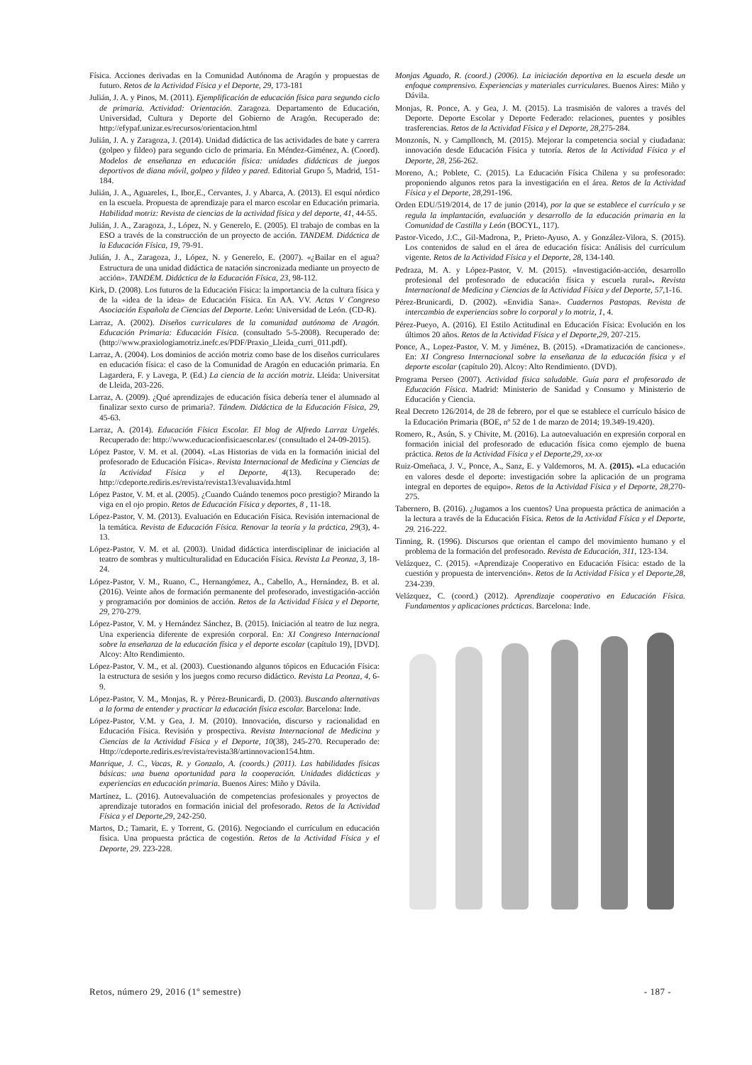Física. Acciones derivadas en la Comunidad Autónoma de Aragón y propuestas de futuro. Retos de la Actividad Física y el Deporte, 29, 173-181
Julián, J. A. y Pinos, M. (2011). Ejemplificación de educación física para segundo ciclo de primaria. Actividad: Orientación. Zaragoza. Departamento de Educación, Universidad, Cultura y Deporte del Gobierno de Aragón. Recuperado de: http://efypaf.unizar.es/recursos/orientacion.html
Julián, J. A. y Zaragoza, J. (2014). Unidad didáctica de las actividades de bate y carrera (golpeo y fildeo) para segundo ciclo de primaria. En Méndez-Giménez, A. (Coord). Modelos de enseñanza en educación física: unidades didácticas de juegos deportivos de diana móvil, golpeo y fildeo y pared. Editorial Grupo 5, Madrid, 151-184.
Julián, J. A., Aguareles, I., Ibor,E., Cervantes, J. y Abarca, A. (2013). El esquí nórdico en la escuela. Propuesta de aprendizaje para el marco escolar en Educación primaria. Habilidad motriz: Revista de ciencias de la actividad física y del deporte, 41, 44-55.
Julián, J. A., Zaragoza, J., López, N. y Generelo, E. (2005). El trabajo de combas en la ESO a través de la construcción de un proyecto de acción. TANDEM. Didáctica de la Educación Física, 19, 79-91.
Julián, J. A., Zaragoza, J., López, N. y Generelo, E. (2007). «¿Bailar en el agua? Estructura de una unidad didáctica de natación sincronizada mediante un proyecto de acción». TANDEM. Didáctica de la Educación Física, 23, 98-112.
Kirk, D. (2008). Los futuros de la Educación Física: la importancia de la cultura física y de la «idea de la idea» de Educación Física. En AA. VV. Actas V Congreso Asociación Española de Ciencias del Deporte. León: Universidad de León. (CD-R).
Larraz, A. (2002). Diseños curriculares de la comunidad autónoma de Aragón. Educación Primaria: Educación Física. (consultado 5-5-2008). Recuperado de: (http://www.praxiologiamotriz.inefc.es/PDF/Praxio_Lleida_curri_011.pdf).
Larraz, A. (2004). Los dominios de acción motriz como base de los diseños curriculares en educación física: el caso de la Comunidad de Aragón en educación primaria. En Lagardera, F. y Lavega, P. (Ed.) La ciencia de la acción motriz. Lleida: Universitat de Lleida, 203-226.
Larraz, A. (2009). ¿Qué aprendizajes de educación física debería tener el alumnado al finalizar sexto curso de primaria?. Tándem. Didáctica de la Educación Física, 29, 45-63.
Larraz, A. (2014). Educación Física Escolar. El blog de Alfredo Larraz Urgelés. Recuperado de: http://www.educacionfisicaescolar.es/ (consultado el 24-09-2015).
López Pastor, V. M. et al. (2004). «Las Historias de vida en la formación inicial del profesorado de Educación Física». Revista Internacional de Medicina y Ciencias de la Actividad Física y el Deporte, 4(13). Recuperado de: http://cdeporte.rediris.es/revista/revista13/evaluavida.html
López Pastor, V. M. et al. (2005). ¿Cuando Cuándo tenemos poco prestigio? Mirando la viga en el ojo propio. Retos de Educación Física y deportes, 8 , 11-18.
López-Pastor, V. M. (2013). Evaluación en Educación Física. Revisión internacional de la temática. Revista de Educación Física. Renovar la teoría y la práctica, 29(3), 4-13.
López-Pastor, V. M. et al. (2003). Unidad didáctica interdisciplinar de iniciación al teatro de sombras y multiculturalidad en Educación Física. Revista La Peonza, 3, 18-24.
López-Pastor, V. M., Ruano, C., Hernangómez, A., Cabello, A., Hernández, B. et al. (2016). Veinte años de formación permanente del profesorado, investigación-acción y programación por dominios de acción. Retos de la Actividad Física y el Deporte, 29, 270-279.
López-Pastor, V. M. y Hernández Sánchez, B. (2015). Iniciación al teatro de luz negra. Una experiencia diferente de expresión corporal. En: XI Congreso Internacional sobre la enseñanza de la educación física y el deporte escolar (capítulo 19), [DVD]. Alcoy: Alto Rendimiento.
López-Pastor, V. M., et al. (2003). Cuestionando algunos tópicos en Educación Física: la estructura de sesión y los juegos como recurso didáctico. Revista La Peonza, 4, 6-9.
López-Pastor, V. M., Monjas, R. y Pérez-Brunicardi, D. (2003). Buscando alternativas a la forma de entender y practicar la educación física escolar. Barcelona: Inde.
López-Pastor, V.M. y Gea, J. M. (2010). Innovación, discurso y racionalidad en Educación Física. Revisión y prospectiva. Revista Internacional de Medicina y Ciencias de la Actividad Física y el Deporte, 10(38), 245-270. Recuperado de: Http://cdeporte.rediris.es/revista/revista38/artinnovacion154.htm.
Manrique, J. C., Vacas, R. y Gonzalo, A. (coords.) (2011). Las habilidades físicas básicas: una buena oportunidad para la cooperación. Unidades didácticas y experiencias en educación primaria. Buenos Aires: Miño y Dávila.
Martínez, L. (2016). Autoevaluación de competencias profesionales y proyectos de aprendizaje tutorados en formación inicial del profesorado. Retos de la Actividad Física y el Deporte,29, 242-250.
Martos, D.; Tamarit, E. y Torrent, G. (2016). Negociando el currículum en educación física. Una propuesta práctica de cogestión. Retos de la Actividad Física y el Deporte, 29. 223-228.
Monjas Aguado, R. (coord.) (2006). La iniciación deportiva en la escuela desde un enfoque comprensivo. Experiencias y materiales curriculares. Buenos Aires: Miño y Dávila.
Monjas, R. Ponce, A. y Gea, J. M. (2015). La trasmisión de valores a través del Deporte. Deporte Escolar y Deporte Federado: relaciones, puentes y posibles trasferencias. Retos de la Actividad Física y el Deporte, 28, 275-284.
Monzonís, N. y Campllonch, M. (2015). Mejorar la competencia social y ciudadana: innovación desde Educación Física y tutoría. Retos de la Actividad Física y el Deporte, 28, 256-262.
Moreno, A.; Poblete, C. (2015). La Educación Física Chilena y su profesorado: proponiendo algunos retos para la investigación en el área. Retos de la Actividad Física y el Deporte, 28, 291-196.
Orden EDU/519/2014, de 17 de junio (2014), por la que se establece el currículo y se regula la implantación, evaluación y desarrollo de la educación primaria en la Comunidad de Castilla y León (BOCYL, 117).
Pastor-Vicedo, J.C., Gil-Madrona, P., Prieto-Ayuso, A. y González-Vilora, S. (2015). Los contenidos de salud en el área de educación física: Análisis del currículum vigente. Retos de la Actividad Física y el Deporte, 28, 134-140.
Pedraza, M. A. y López-Pastor, V. M. (2015). «Investigación-acción, desarrollo profesional del profesorado de educación física y escuela rural». Revista Internacional de Medicina y Ciencias de la Actividad Física y del Deporte, 57, 1-16.
Pérez-Brunicardi, D. (2002). «Envidia Sana». Cuadernos Pastopas. Revista de intercambio de experiencias sobre lo corporal y lo motriz, 1, 4.
Pérez-Pueyo, A. (2016). El Estilo Actitudinal en Educación Física: Evolución en los últimos 20 años. Retos de la Actividad Física y el Deporte,29, 207-215.
Ponce, A., Lopez-Pastor, V. M. y Jiménez, B. (2015). «Dramatización de canciones». En: XI Congreso Internacional sobre la enseñanza de la educación física y el deporte escolar (capítulo 20). Alcoy: Alto Rendimiento. (DVD).
Programa Perseo (2007). Actividad física saludable. Guía para el profesorado de Educación Física. Madrid: Ministerio de Sanidad y Consumo y Ministerio de Educación y Ciencia.
Real Decreto 126/2014, de 28 de febrero, por el que se establece el currículo básico de la Educación Primaria (BOE, nº 52 de 1 de marzo de 2014; 19.349-19.420).
Romero, R., Asún, S. y Chivite, M. (2016). La autoevaluación en expresión corporal en formación inicial del profesorado de educación física como ejemplo de buena práctica. Retos de la Actividad Física y el Deporte,29, xx-xx
Ruiz-Omeñaca, J. V., Ponce, A., Sanz, E. y Valdemoros, M. A. (2015). «La educación en valores desde el deporte: investigación sobre la aplicación de un programa integral en deportes de equipo». Retos de la Actividad Física y el Deporte, 28, 270-275.
Tabernero, B. (2016). ¿Jugamos a los cuentos? Una propuesta práctica de animación a la lectura a través de la Educación Física. Retos de la Actividad Física y el Deporte, 29. 216-222.
Tinning, R. (1996). Discursos que orientan el campo del movimiento humano y el problema de la formación del profesorado. Revista de Educación, 311, 123-134.
Velázquez, C. (2015). «Aprendizaje Cooperativo en Educación Física: estado de la cuestión y propuesta de intervención». Retos de la Actividad Física y el Deporte,28, 234-239.
Velázquez, C. (coord.) (2012). Aprendizaje cooperativo en Educación Física. Fundamentos y aplicaciones prácticas. Barcelona: Inde.
Retos, número 29, 2016 (1º semestre) - 187 -